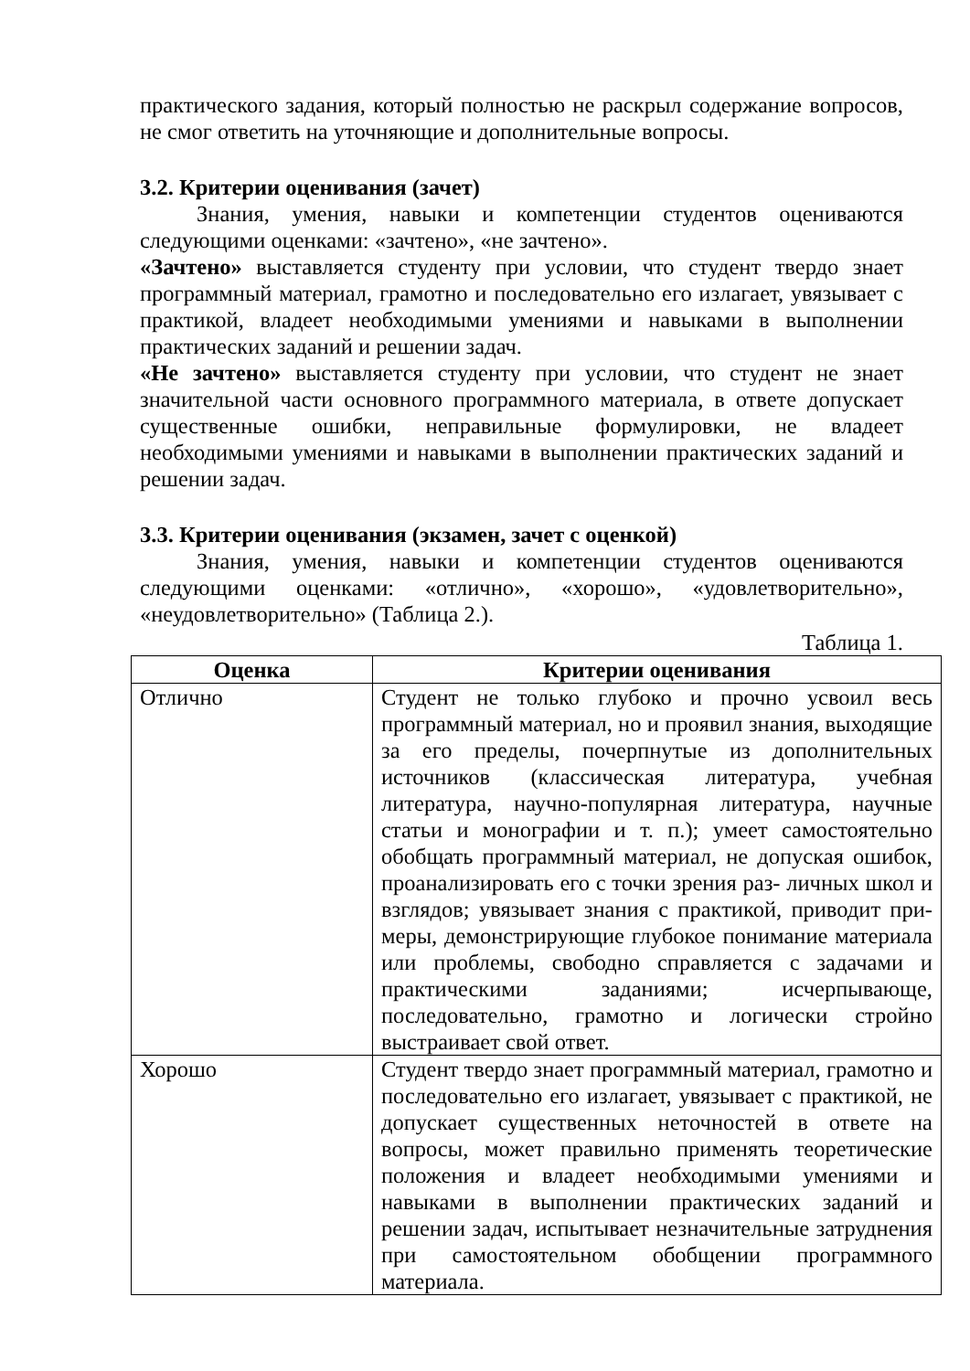практического задания, который полностью не раскрыл содержание вопросов, не смог ответить на уточняющие и дополнительные вопросы.
3.2. Критерии оценивания (зачет)
Знания, умения, навыки и компетенции студентов оцениваются следующими оценками: «зачтено», «не зачтено».
«Зачтено» выставляется студенту при условии, что студент твердо знает программный материал, грамотно и последовательно его излагает, увязывает с практикой, владеет необходимыми умениями и навыками в выполнении практических заданий и решении задач.
«Не зачтено» выставляется студенту при условии, что студент не знает значительной части основного программного материала, в ответе допускает существенные ошибки, неправильные формулировки, не владеет необходимыми умениями и навыками в выполнении практических заданий и решении задач.
3.3. Критерии оценивания (экзамен, зачет с оценкой)
Знания, умения, навыки и компетенции студентов оцениваются следующими оценками: «отлично», «хорошо», «удовлетворительно», «неудовлетворительно» (Таблица 2.).
Таблица 1.
| Оценка | Критерии оценивания |
| --- | --- |
| Отлично | Студент не только глубоко и прочно усвоил весь программный материал, но и проявил знания, выходящие за его пределы, почерпнутые из дополнительных источников (классическая литература, учебная литература, научно-популярная литература, научные статьи и монографии и т. п.); умеет самостоятельно обобщать программный материал, не допуская ошибок, проанализировать его с точки зрения раз- личных школ и взглядов; увязывает знания с практикой, приводит при- меры, демонстрирующие глубокое понимание материала или проблемы, свободно справляется с задачами и практическими заданиями; исчерпывающе, последовательно, грамотно и логически стройно выстраивает свой ответ. |
| Хорошо | Студент твердо знает программный материал, грамотно и последовательно его излагает, увязывает с практикой, не допускает существенных неточностей в ответе на вопросы, может правильно применять теоретические положения и владеет необходимыми умениями и навыками в выполнении практических заданий и решении задач, испытывает незначительные затруднения при самостоятельном обобщении программного материала. |